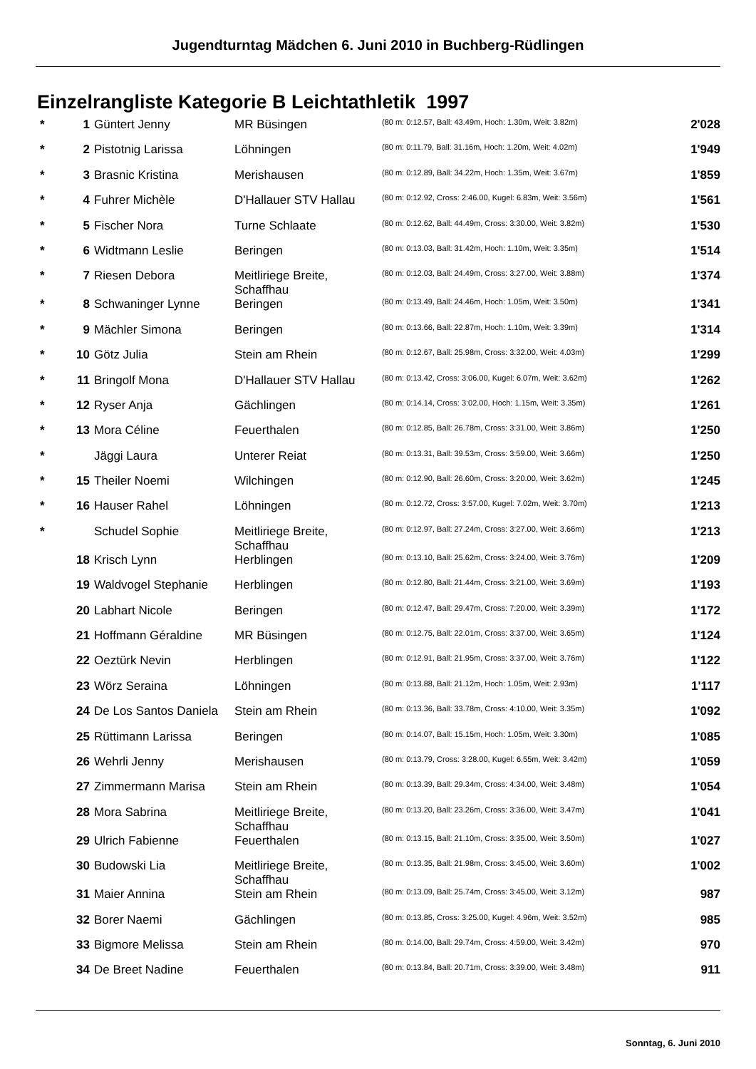Jugendturntag Mädchen 6. Juni 2010 in Buchberg-Rüdlingen
Einzelrangliste Kategorie B Leichtathletik 1997
| * | 1 | Güntert Jenny | MR Büsingen | (80 m: 0:12.57, Ball: 43.49m, Hoch: 1.30m, Weit: 3.82m) | 2'028 |
| * | 2 | Pistotnig Larissa | Löhningen | (80 m: 0:11.79, Ball: 31.16m, Hoch: 1.20m, Weit: 4.02m) | 1'949 |
| * | 3 | Brasnic Kristina | Merishausen | (80 m: 0:12.89, Ball: 34.22m, Hoch: 1.35m, Weit: 3.67m) | 1'859 |
| * | 4 | Fuhrer Michèle | D'Hallauer STV Hallau | (80 m: 0:12.92, Cross: 2:46.00, Kugel: 6.83m, Weit: 3.56m) | 1'561 |
| * | 5 | Fischer Nora | Turne Schlaate | (80 m: 0:12.62, Ball: 44.49m, Cross: 3:30.00, Weit: 3.82m) | 1'530 |
| * | 6 | Widtmann Leslie | Beringen | (80 m: 0:13.03, Ball: 31.42m, Hoch: 1.10m, Weit: 3.35m) | 1'514 |
| * | 7 | Riesen Debora | Meitliriege Breite, Schaffhau | (80 m: 0:12.03, Ball: 24.49m, Cross: 3:27.00, Weit: 3.88m) | 1'374 |
| * | 8 | Schwaninger Lynne | Beringen | (80 m: 0:13.49, Ball: 24.46m, Hoch: 1.05m, Weit: 3.50m) | 1'341 |
| * | 9 | Mächler Simona | Beringen | (80 m: 0:13.66, Ball: 22.87m, Hoch: 1.10m, Weit: 3.39m) | 1'314 |
| * | 10 | Götz Julia | Stein am Rhein | (80 m: 0:12.67, Ball: 25.98m, Cross: 3:32.00, Weit: 4.03m) | 1'299 |
| * | 11 | Bringolf Mona | D'Hallauer STV Hallau | (80 m: 0:13.42, Cross: 3:06.00, Kugel: 6.07m, Weit: 3.62m) | 1'262 |
| * | 12 | Ryser Anja | Gächlingen | (80 m: 0:14.14, Cross: 3:02.00, Hoch: 1.15m, Weit: 3.35m) | 1'261 |
| * | 13 | Mora Céline | Feuerthalen | (80 m: 0:12.85, Ball: 26.78m, Cross: 3:31.00, Weit: 3.86m) | 1'250 |
| * | | Jäggi Laura | Unterer Reiat | (80 m: 0:13.31, Ball: 39.53m, Cross: 3:59.00, Weit: 3.66m) | 1'250 |
| * | 15 | Theiler Noemi | Wilchingen | (80 m: 0:12.90, Ball: 26.60m, Cross: 3:20.00, Weit: 3.62m) | 1'245 |
| * | 16 | Hauser Rahel | Löhningen | (80 m: 0:12.72, Cross: 3:57.00, Kugel: 7.02m, Weit: 3.70m) | 1'213 |
| * | | Schudel Sophie | Meitliriege Breite, Schaffhau | (80 m: 0:12.97, Ball: 27.24m, Cross: 3:27.00, Weit: 3.66m) | 1'213 |
| | 18 | Krisch Lynn | Herblingen | (80 m: 0:13.10, Ball: 25.62m, Cross: 3:24.00, Weit: 3.76m) | 1'209 |
| | 19 | Waldvogel Stephanie | Herblingen | (80 m: 0:12.80, Ball: 21.44m, Cross: 3:21.00, Weit: 3.69m) | 1'193 |
| | 20 | Labhart Nicole | Beringen | (80 m: 0:12.47, Ball: 29.47m, Cross: 7:20.00, Weit: 3.39m) | 1'172 |
| | 21 | Hoffmann Géraldine | MR Büsingen | (80 m: 0:12.75, Ball: 22.01m, Cross: 3:37.00, Weit: 3.65m) | 1'124 |
| | 22 | Oeztürk Nevin | Herblingen | (80 m: 0:12.91, Ball: 21.95m, Cross: 3:37.00, Weit: 3.76m) | 1'122 |
| | 23 | Wörz Seraina | Löhningen | (80 m: 0:13.88, Ball: 21.12m, Hoch: 1.05m, Weit: 2.93m) | 1'117 |
| | 24 | De Los Santos Daniela | Stein am Rhein | (80 m: 0:13.36, Ball: 33.78m, Cross: 4:10.00, Weit: 3.35m) | 1'092 |
| | 25 | Rüttimann Larissa | Beringen | (80 m: 0:14.07, Ball: 15.15m, Hoch: 1.05m, Weit: 3.30m) | 1'085 |
| | 26 | Wehrli Jenny | Merishausen | (80 m: 0:13.79, Cross: 3:28.00, Kugel: 6.55m, Weit: 3.42m) | 1'059 |
| | 27 | Zimmermann Marisa | Stein am Rhein | (80 m: 0:13.39, Ball: 29.34m, Cross: 4:34.00, Weit: 3.48m) | 1'054 |
| | 28 | Mora Sabrina | Meitliriege Breite, Schaffhau | (80 m: 0:13.20, Ball: 23.26m, Cross: 3:36.00, Weit: 3.47m) | 1'041 |
| | 29 | Ulrich Fabienne | Feuerthalen | (80 m: 0:13.15, Ball: 21.10m, Cross: 3:35.00, Weit: 3.50m) | 1'027 |
| | 30 | Budowski Lia | Meitliriege Breite, Schaffhau | (80 m: 0:13.35, Ball: 21.98m, Cross: 3:45.00, Weit: 3.60m) | 1'002 |
| | 31 | Maier Annina | Stein am Rhein | (80 m: 0:13.09, Ball: 25.74m, Cross: 3:45.00, Weit: 3.12m) | 987 |
| | 32 | Borer Naemi | Gächlingen | (80 m: 0:13.85, Cross: 3:25.00, Kugel: 4.96m, Weit: 3.52m) | 985 |
| | 33 | Bigmore Melissa | Stein am Rhein | (80 m: 0:14.00, Ball: 29.74m, Cross: 4:59.00, Weit: 3.42m) | 970 |
| | 34 | De Breet Nadine | Feuerthalen | (80 m: 0:13.84, Ball: 20.71m, Cross: 3:39.00, Weit: 3.48m) | 911 |
Sonntag, 6. Juni 2010